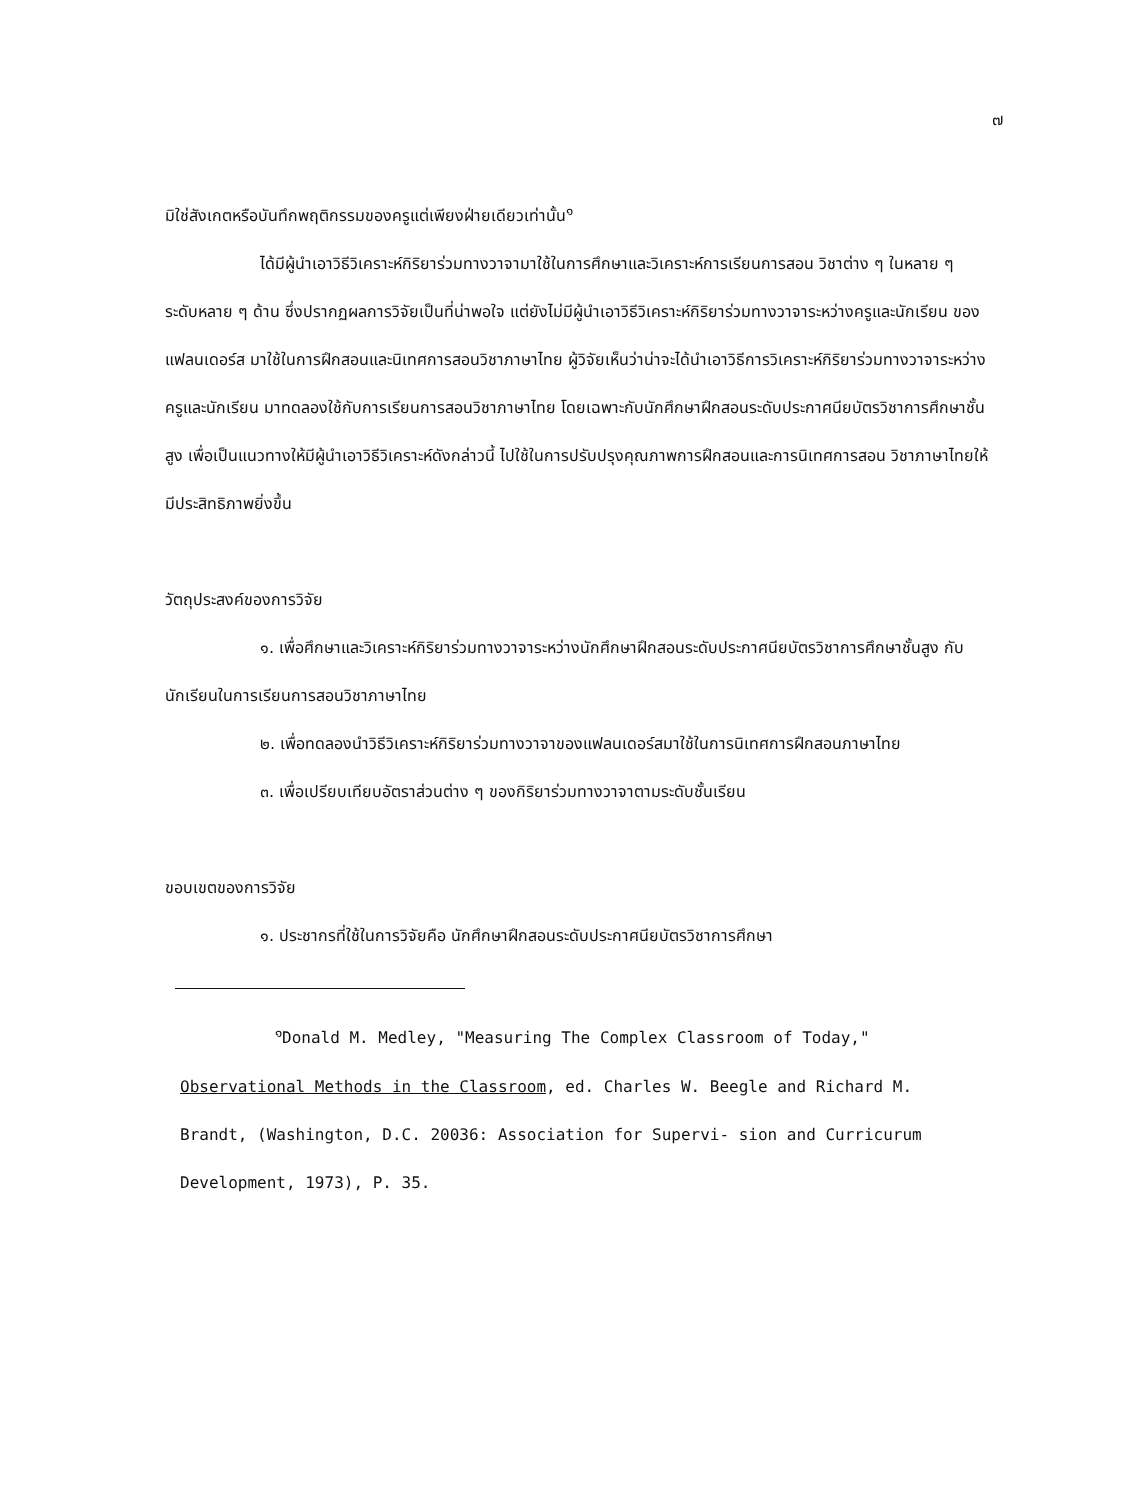๗
มิใช่สังเกตหรือบันทึกพฤติกรรมของครูแต่เพียงฝ่ายเดียวเท่านั้น<sup>๑</sup>
ได้มีผู้นำเอาวิธีวิเคราะห์กิริยาร่วมทางวาจามาใช้ในการศึกษาและวิเคราะห์การเรียนการสอน วิชาต่าง ๆ ในหลาย ๆ ระดับหลาย ๆ ด้าน ซึ่งปรากฏผลการวิจัยเป็นที่น่าพอใจ แต่ยังไม่มีผู้นำเอาวิธีวิเคราะห์กิริยาร่วมทางวาจาระหว่างครูและนักเรียน ของแฟลนเดอร์ส มาใช้ในการฝึกสอนและนิเทศการสอนวิชาภาษาไทย ผู้วิจัยเห็นว่าน่าจะได้นำเอาวิธีการวิเคราะห์กิริยาร่วมทางวาจาระหว่างครูและนักเรียน มาทดลองใช้กับการเรียนการสอนวิชาภาษาไทย โดยเฉพาะกับนักศึกษาฝึกสอนระดับประกาศนียบัตรวิชาการศึกษาชั้นสูง เพื่อเป็นแนวทางให้มีผู้นำเอาวิธีวิเคราะห์ดังกล่าวนี้ ไปใช้ในการปรับปรุงคุณภาพการฝึกสอนและการนิเทศการสอน วิชาภาษาไทยให้มีประสิทธิภาพยิ่งขึ้น
วัตถุประสงค์ของการวิจัย
๑. เพื่อศึกษาและวิเคราะห์กิริยาร่วมทางวาจาระหว่างนักศึกษาฝึกสอนระดับประกาศนียบัตรวิชาการศึกษาชั้นสูง กับนักเรียนในการเรียนการสอนวิชาภาษาไทย
๒. เพื่อทดลองนำวิธีวิเคราะห์กิริยาร่วมทางวาจาของแฟลนเดอร์สมาใช้ในการนิเทศการฝึกสอนภาษาไทย
๓. เพื่อเปรียบเทียบอัตราส่วนต่าง ๆ ของกิริยาร่วมทางวาจาตามระดับชั้นเรียน
ขอบเขตของการวิจัย
๑. ประชากรที่ใช้ในการวิจัยคือ นักศึกษาฝึกสอนระดับประกาศนียบัตรวิชาการศึกษา
<sup>๑</sup> Donald M. Medley, "Measuring The Complex Classroom of Today," Observational Methods in the Classroom, ed. Charles W. Beegle and Richard M. Brandt, (Washington, D.C. 20036: Association for Supervi- sion and Curricurum Development, 1973), P. 35.